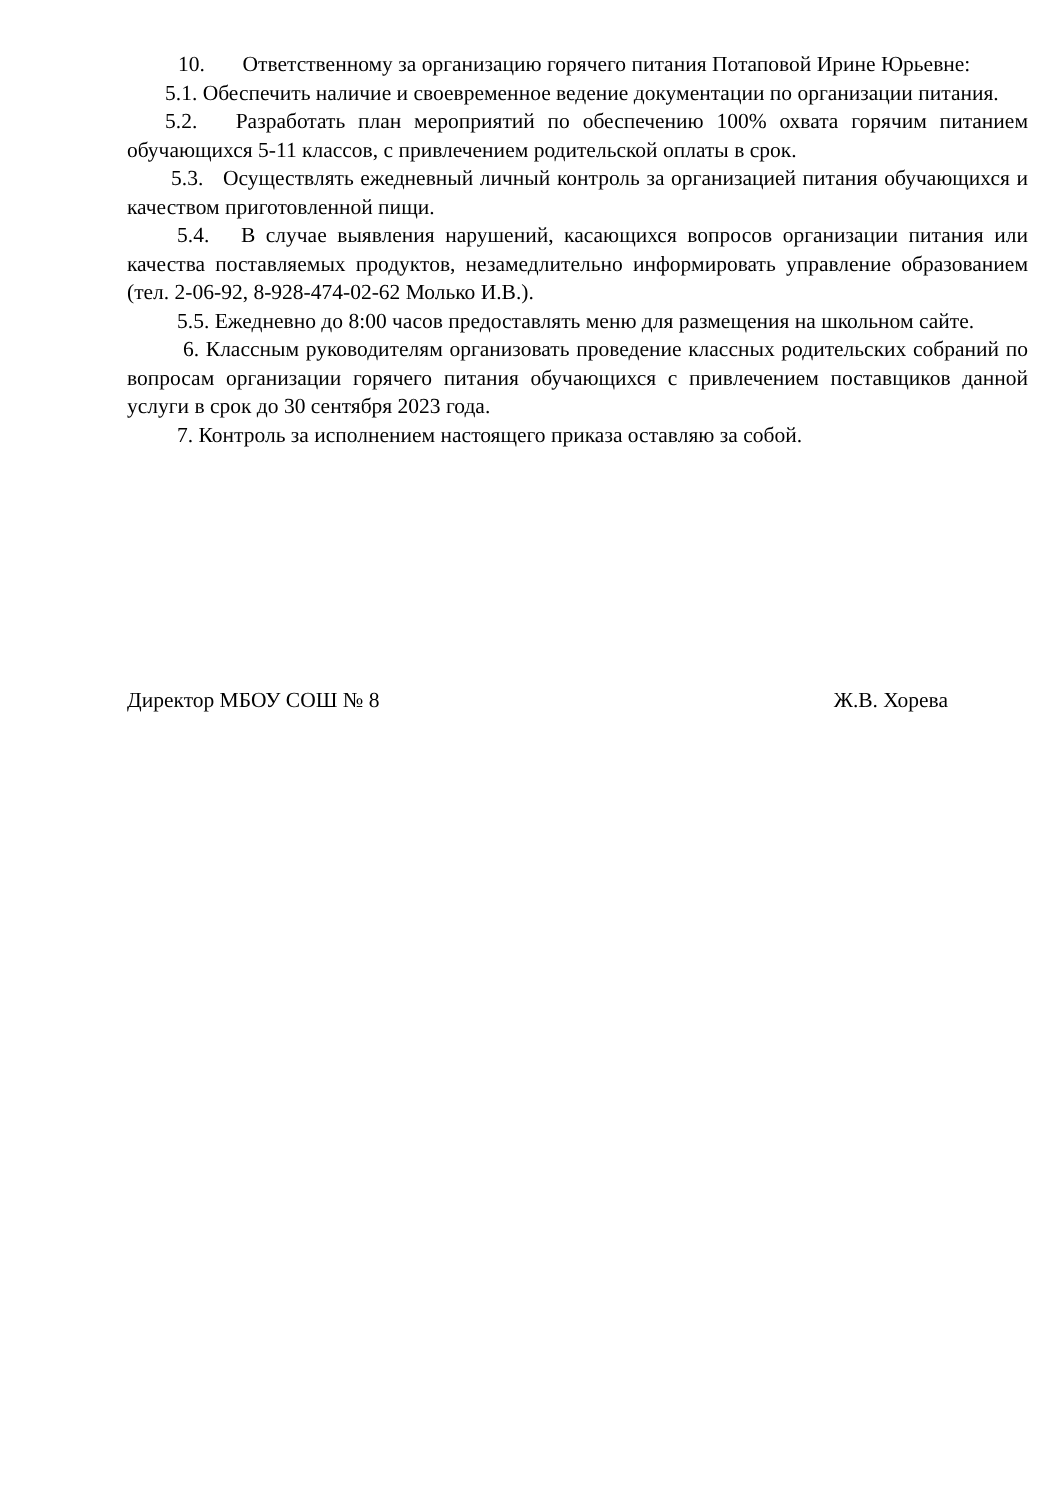10. Ответственному за организацию горячего питания Потаповой Ирине Юрьевне:
5.1. Обеспечить наличие и своевременное ведение документации по организации питания.
5.2. Разработать план мероприятий по обеспечению 100% охвата горячим питанием обучающихся 5-11 классов, с привлечением родительской оплаты в срок.
5.3. Осуществлять ежедневный личный контроль за организацией питания обучающихся и качеством приготовленной пищи.
5.4. В случае выявления нарушений, касающихся вопросов организации питания или качества поставляемых продуктов, незамедлительно информировать управление образованием (тел. 2-06-92, 8-928-474-02-62 Молько И.В.).
5.5. Ежедневно до 8:00 часов предоставлять меню для размещения на школьном сайте.
6. Классным руководителям организовать проведение классных родительских собраний по вопросам организации горячего питания обучающихся с привлечением поставщиков данной услуги в срок до 30 сентября 2023 года.
7. Контроль за исполнением настоящего приказа оставляю за собой.
Директор МБОУ СОШ № 8 Ж.В. Хорева